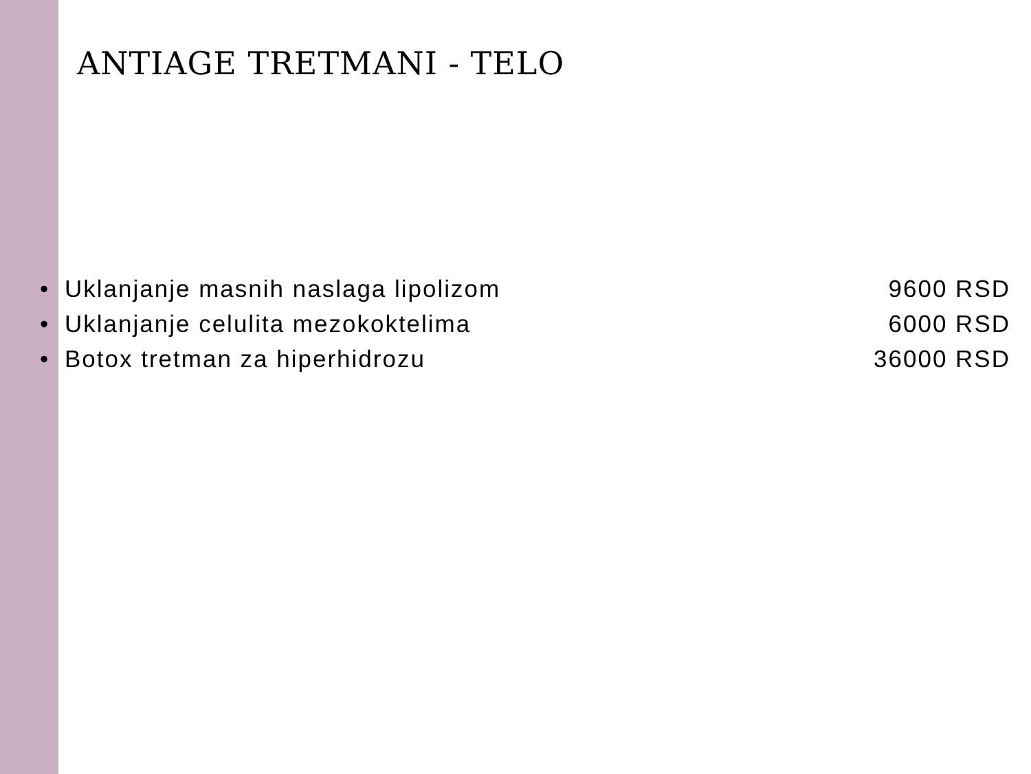ANTIAGE TRETMANI - TELO
• Uklanjanje masnih naslaga lipolizom 9600 RSD
• Uklanjanje celulita mezokoktelima 6000 RSD
• Botox tretman za hiperhidrozu 36000 RSD